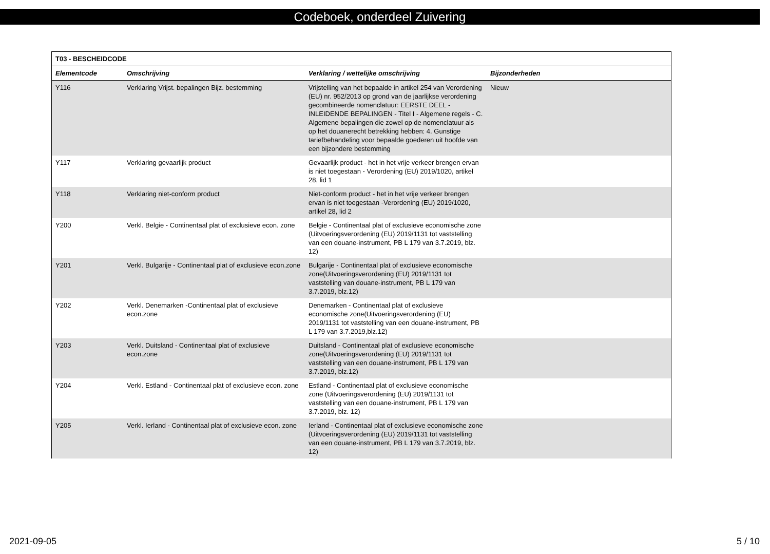Codeboek, onderdeel Zuivering
| T03 - BESCHEIDCODE | | | |
| Elementcode | Omschrijving | Verklaring / wettelijke omschrijving | Bijzonderheden |
| Y116 | Verklaring Vrijst. bepalingen Bijz. bestemming | Vrijstelling van het bepaalde in artikel 254 van Verordening (EU) nr. 952/2013 op grond van de jaarlijkse verordening gecombineerde nomenclatuur: EERSTE DEEL - INLEIDENDE BEPALINGEN - Titel I - Algemene regels - C. Algemene bepalingen die zowel op de nomenclatuur als op het douanerecht betrekking hebben: 4. Gunstige tariefbehandeling voor bepaalde goederen uit hoofde van een bijzondere bestemming | Nieuw |
| Y117 | Verklaring gevaarlijk product | Gevaarlijk product - het in het vrije verkeer brengen ervan is niet toegestaan - Verordening (EU) 2019/1020, artikel 28, lid 1 | |
| Y118 | Verklaring niet-conform product | Niet-conform product - het in het vrije verkeer brengen ervan is niet toegestaan -Verordening (EU) 2019/1020, artikel 28, lid 2 | |
| Y200 | Verkl. Belgie - Continentaal plat of exclusieve econ. zone | Belgie - Continentaal plat of exclusieve economische zone (Uitvoeringsverordening (EU) 2019/1131 tot vaststelling van een douane-instrument, PB L 179 van 3.7.2019, blz. 12) | |
| Y201 | Verkl. Bulgarije - Continentaal plat of exclusieve econ.zone | Bulgarije - Continentaal plat of exclusieve economische zone(Uitvoeringsverordening (EU) 2019/1131 tot vaststelling van douane-instrument, PB L 179 van 3.7.2019, blz.12) | |
| Y202 | Verkl. Denemarken -Continentaal plat of exclusieve econ.zone | Denemarken - Continentaal plat of exclusieve economische zone(Uitvoeringsverordening (EU) 2019/1131 tot vaststelling van een douane-instrument, PB L 179 van 3.7.2019,blz.12) | |
| Y203 | Verkl. Duitsland - Continentaal plat of exclusieve econ.zone | Duitsland - Continentaal plat of exclusieve economische zone(Uitvoeringsverordening (EU) 2019/1131 tot vaststelling van een douane-instrument, PB L 179 van 3.7.2019, blz.12) | |
| Y204 | Verkl. Estland - Continentaal plat of exclusieve econ. zone | Estland - Continentaal plat of exclusieve economische zone (Uitvoeringsverordening (EU) 2019/1131 tot vaststelling van een douane-instrument, PB L 179 van 3.7.2019, blz. 12) | |
| Y205 | Verkl. Ierland - Continentaal plat of exclusieve econ. zone | Ierland - Continentaal plat of exclusieve economische zone (Uitvoeringsverordening (EU) 2019/1131 tot vaststelling van een douane-instrument, PB L 179 van 3.7.2019, blz. 12) | |
2021-09-05 5 / 10